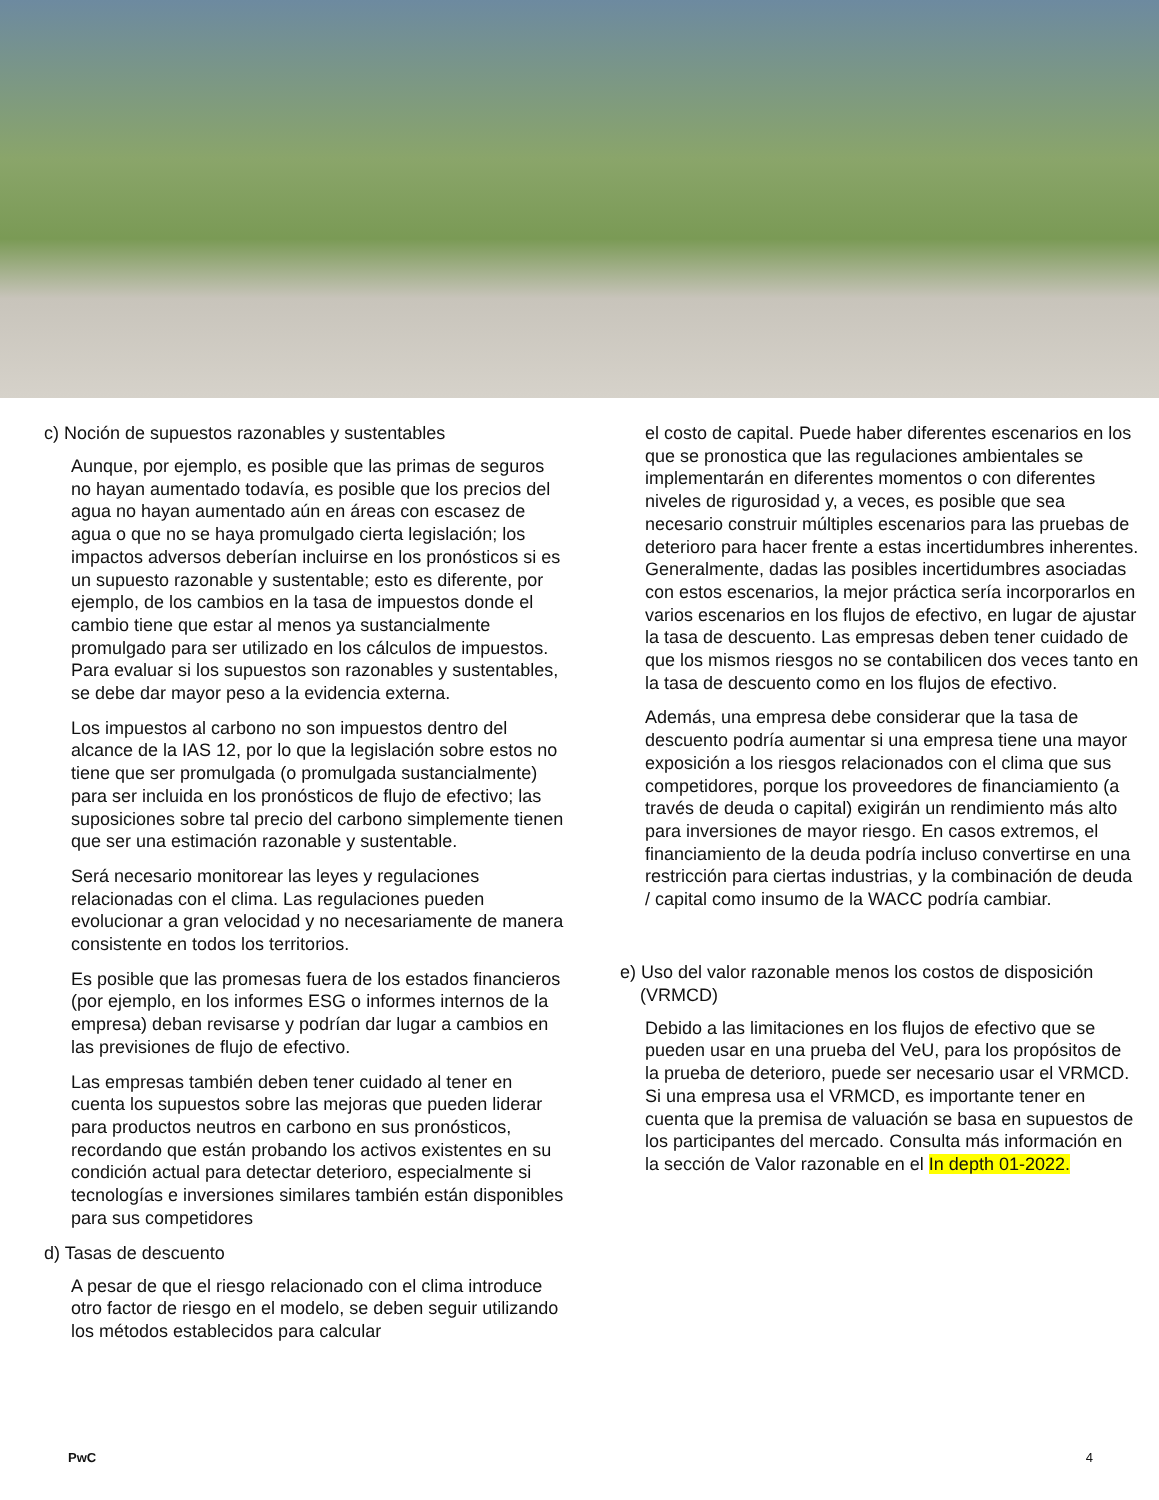c) Noción de supuestos razonables y sustentables
Aunque, por ejemplo, es posible que las primas de seguros no hayan aumentado todavía, es posible que los precios del agua no hayan aumentado aún en áreas con escasez de agua o que no se haya promulgado cierta legislación; los impactos adversos deberían incluirse en los pronósticos si es un supuesto razonable y sustentable; esto es diferente, por ejemplo, de los cambios en la tasa de impuestos donde el cambio tiene que estar al menos ya sustancialmente promulgado para ser utilizado en los cálculos de impuestos. Para evaluar si los supuestos son razonables y sustentables, se debe dar mayor peso a la evidencia externa.
Los impuestos al carbono no son impuestos dentro del alcance de la IAS 12, por lo que la legislación sobre estos no tiene que ser promulgada (o promulgada sustancialmente) para ser incluida en los pronósticos de flujo de efectivo; las suposiciones sobre tal precio del carbono simplemente tienen que ser una estimación razonable y sustentable.
Será necesario monitorear las leyes y regulaciones relacionadas con el clima. Las regulaciones pueden evolucionar a gran velocidad y no necesariamente de manera consistente en todos los territorios.
Es posible que las promesas fuera de los estados financieros (por ejemplo, en los informes ESG o informes internos de la empresa) deban revisarse y podrían dar lugar a cambios en las previsiones de flujo de efectivo.
Las empresas también deben tener cuidado al tener en cuenta los supuestos sobre las mejoras que pueden liderar para productos neutros en carbono en sus pronósticos, recordando que están probando los activos existentes en su condición actual para detectar deterioro, especialmente si tecnologías e inversiones similares también están disponibles para sus competidores
d) Tasas de descuento
A pesar de que el riesgo relacionado con el clima introduce otro factor de riesgo en el modelo, se deben seguir utilizando los métodos establecidos para calcular
el costo de capital. Puede haber diferentes escenarios en los que se pronostica que las regulaciones ambientales se implementarán en diferentes momentos o con diferentes niveles de rigurosidad y, a veces, es posible que sea necesario construir múltiples escenarios para las pruebas de deterioro para hacer frente a estas incertidumbres inherentes. Generalmente, dadas las posibles incertidumbres asociadas con estos escenarios, la mejor práctica sería incorporarlos en varios escenarios en los flujos de efectivo, en lugar de ajustar la tasa de descuento. Las empresas deben tener cuidado de que los mismos riesgos no se contabilicen dos veces tanto en la tasa de descuento como en los flujos de efectivo.
Además, una empresa debe considerar que la tasa de descuento podría aumentar si una empresa tiene una mayor exposición a los riesgos relacionados con el clima que sus competidores, porque los proveedores de financiamiento (a través de deuda o capital) exigirán un rendimiento más alto para inversiones de mayor riesgo. En casos extremos, el financiamiento de la deuda podría incluso convertirse en una restricción para ciertas industrias, y la combinación de deuda / capital como insumo de la WACC podría cambiar.
e) Uso del valor razonable menos los costos de disposición
(VRMCD)
Debido a las limitaciones en los flujos de efectivo que se pueden usar en una prueba del VeU, para los propósitos de la prueba de deterioro, puede ser necesario usar el VRMCD. Si una empresa usa el VRMCD, es importante tener en cuenta que la premisa de valuación se basa en supuestos de los participantes del mercado. Consulta más información en la sección de Valor razonable en el In depth 01-2022.
PwC 4